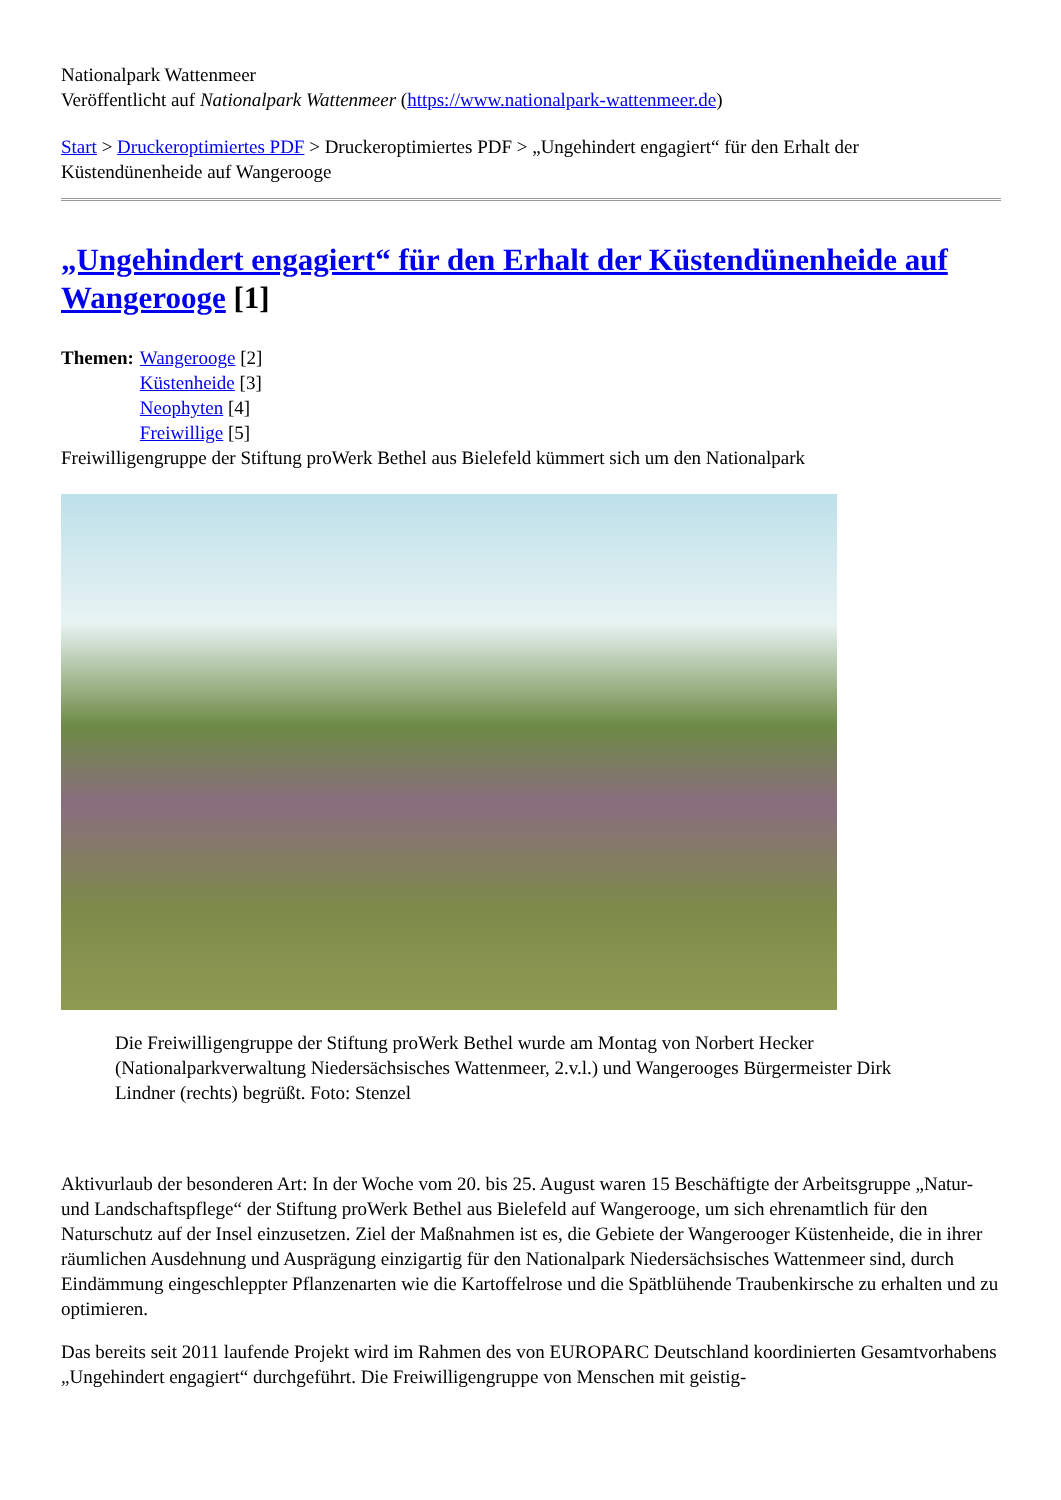Nationalpark Wattenmeer
Veröffentlicht auf Nationalpark Wattenmeer (https://www.nationalpark-wattenmeer.de)
Start > Druckeroptimiertes PDF > Druckeroptimiertes PDF > „Ungehindert engagiert“ für den Erhalt der Küstendünenheide auf Wangerooge
„Ungehindert engagiert“ für den Erhalt der Küstendünenheide auf Wangerooge [1]
Themen: Wangerooge [2]
Küstenheide [3]
Neophyten [4]
Freiwillige [5]
Freiwilligengruppe der Stiftung proWerk Bethel aus Bielefeld kümmert sich um den Nationalpark
Die Freiwilligengruppe der Stiftung proWerk Bethel wurde am Montag von Norbert Hecker (Nationalparkverwaltung Niedersächsisches Wattenmeer, 2.v.l.) und Wangerooges Bürgermeister Dirk Lindner (rechts) begrüßt. Foto: Stenzel
Aktivurlaub der besonderen Art: In der Woche vom 20. bis 25. August waren 15 Beschäftigte der Arbeitsgruppe „Natur- und Landschaftspflege“ der Stiftung proWerk Bethel aus Bielefeld auf Wangerooge, um sich ehrenamtlich für den Naturschutz auf der Insel einzusetzen. Ziel der Maßnahmen ist es, die Gebiete der Wangerooger Küstenheide, die in ihrer räumlichen Ausdehnung und Ausprägung einzigartig für den Nationalpark Niedersächsisches Wattenmeer sind, durch Eindämmung eingeschleppter Pflanzenarten wie die Kartoffelrose und die Spätblühende Traubenkirsche zu erhalten und zu optimieren.
Das bereits seit 2011 laufende Projekt wird im Rahmen des von EUROPARC Deutschland koordinierten Gesamtvorhabens „Ungehindert engagiert“ durchgeführt. Die Freiwilligengruppe von Menschen mit geistig-